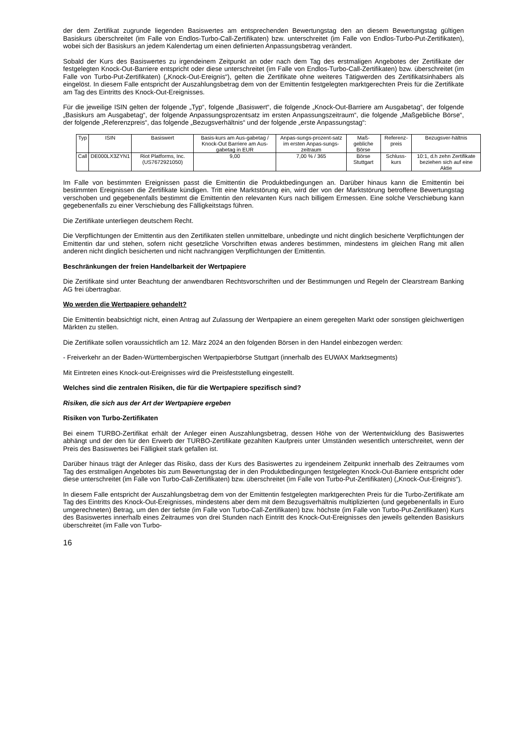der dem Zertifikat zugrunde liegenden Basiswertes am entsprechenden Bewertungstag den an diesem Bewertungstag gültigen Basiskurs überschreitet (im Falle von Endlos-Turbo-Call-Zertifikaten) bzw. unterschreitet (im Falle von Endlos-Turbo-Put-Zertifikaten), wobei sich der Basiskurs an jedem Kalendertag um einen definierten Anpassungsbetrag verändert.
Sobald der Kurs des Basiswertes zu irgendeinem Zeitpunkt an oder nach dem Tag des erstmaligen Angebotes der Zertifikate der festgelegten Knock-Out-Barriere entspricht oder diese unterschreitet (im Falle von Endlos-Turbo-Call-Zertifikaten) bzw. überschreitet (im Falle von Turbo-Put-Zertifikaten) („Knock-Out-Ereignis“), gelten die Zertifikate ohne weiteres Tätigwerden des Zertifikatsinhabers als eingelöst. In diesem Falle entspricht der Auszahlungsbetrag dem von der Emittentin festgelegten marktgerechten Preis für die Zertifikate am Tag des Eintritts des Knock-Out-Ereignisses.
Für die jeweilige ISIN gelten der folgende „Typ“, folgende „Basiswert“, die folgende „Knock-Out-Barriere am Ausgabetag“, der folgende „Basiskurs am Ausgabetag“, der folgende Anpassungsprozentsatz im ersten Anpassungszeitraum“, die folgende „Maßgebliche Börse“, der folgende „Referenzpreis“, das folgende „Bezugsverhältnis“ und der folgende „erste Anpassungstag“:
| Typ | ISIN | Basiswert | Basis-kurs am Aus-gabetag / Knock-Out Barriere am Aus-gabetag in EUR | Anpas-sungs-prozent-satz im ersten Anpas-sungs-zeitraum | Maß-gebliche Börse | Referenz-preis | Bezugsver-hältnis |
| Call | DE000LX3ZYN1 | Riot Platforms, Inc. (US7672921050) | 9,00 | 7,00 % / 365 | Börse Stuttgart | Schluss-kurs | 10:1, d.h zehn Zertifikate beziehen sich auf eine Aktie |
Im Falle von bestimmten Ereignissen passt die Emittentin die Produktbedingungen an. Darüber hinaus kann die Emittentin bei bestimmten Ereignissen die Zertifikate kündigen. Tritt eine Marktstörung ein, wird der von der Marktstörung betroffene Bewertungstag verschoben und gegebenenfalls bestimmt die Emittentin den relevanten Kurs nach billigem Ermessen. Eine solche Verschiebung kann gegebenenfalls zu einer Verschiebung des Fälligkeitstags führen.
Die Zertifikate unterliegen deutschem Recht.
Die Verpflichtungen der Emittentin aus den Zertifikaten stellen unmittelbare, unbedingte und nicht dinglich besicherte Verpflichtungen der Emittentin dar und stehen, sofern nicht gesetzliche Vorschriften etwas anderes bestimmen, mindestens im gleichen Rang mit allen anderen nicht dinglich besicherten und nicht nachrangigen Verpflichtungen der Emittentin.
Beschränkungen der freien Handelbarkeit der Wertpapiere
Die Zertifikate sind unter Beachtung der anwendbaren Rechtsvorschriften und der Bestimmungen und Regeln der Clearstream Banking AG frei übertragbar.
Wo werden die Wertpapiere gehandelt?
Die Emittentin beabsichtigt nicht, einen Antrag auf Zulassung der Wertpapiere an einem geregelten Markt oder sonstigen gleichwertigen Märkten zu stellen.
Die Zertifikate sollen voraussichtlich am 12. März 2024 an den folgenden Börsen in den Handel einbezogen werden:
- Freiverkehr an der Baden-Württembergischen Wertpapierbörse Stuttgart (innerhalb des EUWAX Marktsegments)
Mit Eintreten eines Knock-out-Ereignisses wird die Preisfeststellung eingestellt.
Welches sind die zentralen Risiken, die für die Wertpapiere spezifisch sind?
Risiken, die sich aus der Art der Wertpapiere ergeben
Risiken von Turbo-Zertifikaten
Bei einem TURBO-Zertifikat erhält der Anleger einen Auszahlungsbetrag, dessen Höhe von der Wertentwicklung des Basiswertes abhängt und der den für den Erwerb der TURBO-Zertifikate gezahlten Kaufpreis unter Umständen wesentlich unterschreitet, wenn der Preis des Basiswertes bei Fälligkeit stark gefallen ist.
Darüber hinaus trägt der Anleger das Risiko, dass der Kurs des Basiswertes zu irgendeinem Zeitpunkt innerhalb des Zeitraumes vom Tag des erstmaligen Angebotes bis zum Bewertungstag der in den Produktbedingungen festgelegten Knock-Out-Barriere entspricht oder diese unterschreitet (im Falle von Turbo-Call-Zertifikaten) bzw. überschreitet (im Falle von Turbo-Put-Zertifikaten) („Knock-Out-Ereignis“).
In diesem Falle entspricht der Auszahlungsbetrag dem von der Emittentin festgelegten marktgerechten Preis für die Turbo-Zertifikate am Tag des Eintritts des Knock-Out-Ereignisses, mindestens aber dem mit dem Bezugsverhältnis multiplizierten (und gegebenenfalls in Euro umgerechneten) Betrag, um den der tiefste (im Falle von Turbo-Call-Zertifikaten) bzw. höchste (im Falle von Turbo-Put-Zertifikaten) Kurs des Basiswertes innerhalb eines Zeitraumes von drei Stunden nach Eintritt des Knock-Out-Ereignisses den jeweils geltenden Basiskurs überschreitet (im Falle von Turbo-
16